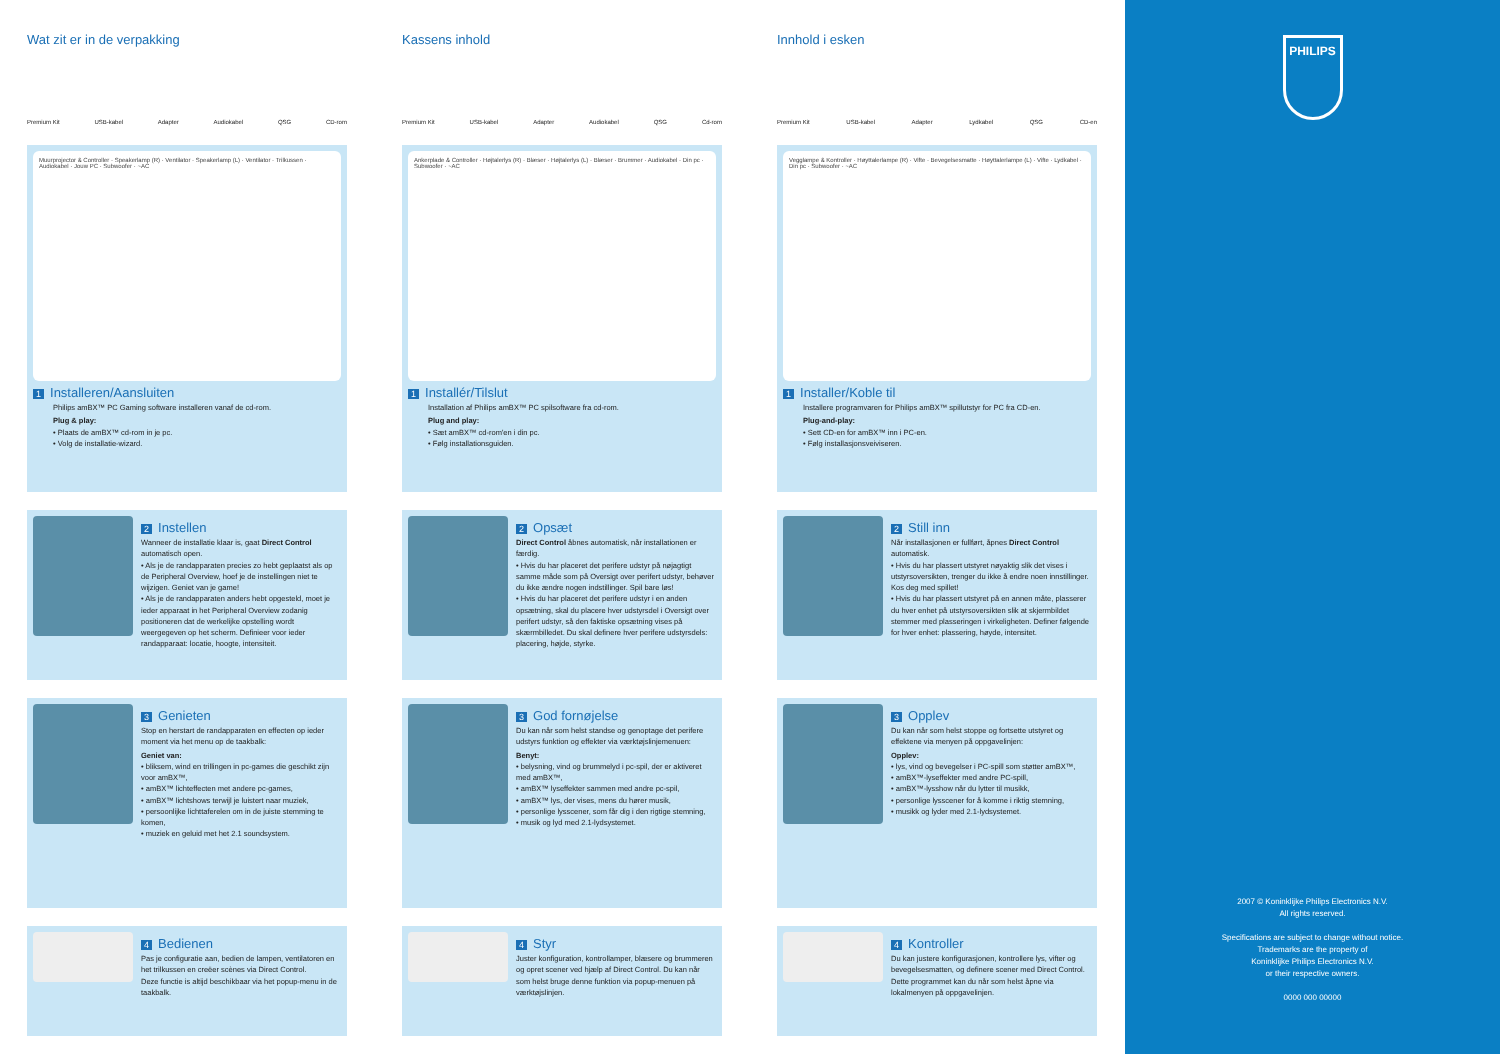Wat zit er in de verpakking
Premium Kit USB-kabel Adapter Audiokabel QSG CD-rom
Muurprojector & Controller · Speakerlamp (R) · Ventilator · Speakerlamp (L) · Ventilator · Trilkussen · Audiokabel · Jouw PC · Subwoofer · ~AC
1 Installeren/Aansluiten
Philips amBX™ PC Gaming software installeren vanaf de cd-rom.
Plug & play:
• Plaats de amBX™ cd-rom in je pc.
• Volg de installatie-wizard.
2 Instellen
Wanneer de installatie klaar is, gaat Direct Control automatisch open.
• Als je de randapparaten precies zo hebt geplaatst als op de Peripheral Overview, hoef je de instellingen niet te wijzigen. Geniet van je game!
• Als je de randapparaten anders hebt opgesteld, moet je ieder apparaat in het Peripheral Overview zodanig positioneren dat de werkelijke opstelling wordt weergegeven op het scherm. Definieer voor ieder randapparaat: locatie, hoogte, intensiteit.
3 Genieten
Stop en herstart de randapparaten en effecten op ieder moment via het menu op de taakbalk:
Geniet van:
• bliksem, wind en trillingen in pc-games die geschikt zijn voor amBX™,
• amBX™ lichteffecten met andere pc-games,
• amBX™ lichtshows terwijl je luistert naar muziek,
• persoonlijke lichttaferelen om in de juiste stemming te komen,
• muziek en geluid met het 2.1 soundsystem.
4 Bedienen
Pas je configuratie aan, bedien de lampen, ventilatoren en het trilkussen en creëer scènes via Direct Control.
Deze functie is altijd beschikbaar via het popup-menu in de taakbalk.
Kassens inhold
Premium Kit USB-kabel Adapter Audiokabel QSG Cd-rom
Ankerplade & Controller · Højtalerlys (R) · Blæser · Højtalerlys (L) · Blæser · Brummer · Audiokabel · Din pc · Subwoofer · ~AC
1 Installér/Tilslut
Installation af Philips amBX™ PC spilsoftware fra cd-rom.
Plug and play:
• Sæt amBX™ cd-rom'en i din pc.
• Følg installationsguiden.
2 Opsæt
Direct Control åbnes automatisk, når installationen er færdig.
• Hvis du har placeret det perifere udstyr på nøjagtigt samme måde som på Oversigt over perifert udstyr, behøver du ikke ændre nogen indstillinger. Spil bare løs!
• Hvis du har placeret det perifere udstyr i en anden opsætning, skal du placere hver udstyrsdel i Oversigt over perifert udstyr, så den faktiske opsætning vises på skærmbilledet. Du skal definere hver perifere udstyrsdels: placering, højde, styrke.
3 God fornøjelse
Du kan når som helst standse og genoptage det perifere udstyrs funktion og effekter via værktøjslinjemenuen:
Benyt:
• belysning, vind og brummelyd i pc-spil, der er aktiveret med amBX™,
• amBX™ lyseffekter sammen med andre pc-spil,
• amBX™ lys, der vises, mens du hører musik,
• personlige lysscener, som får dig i den rigtige stemning,
• musik og lyd med 2.1-lydsystemet.
4 Styr
Juster konfiguration, kontrollamper, blæsere og brummeren og opret scener ved hjælp af Direct Control. Du kan når som helst bruge denne funktion via popup-menuen på værktøjslinjen.
Innhold i esken
Premium Kit USB-kabel Adapter Lydkabel QSG CD-en
Vegglampe & Kontroller · Høyttalerlampe (R) · Vifte · Bevegelsesmatte · Høyttalerlampe (L) · Vifte · Lydkabel · Din pc · Subwoofer · ~AC
1 Installer/Koble til
Installere programvaren for Philips amBX™ spillutstyr for PC fra CD-en.
Plug-and-play:
• Sett CD-en for amBX™ inn i PC-en.
• Følg installasjonsveiviseren.
2 Still inn
Når installasjonen er fullført, åpnes Direct Control automatisk.
• Hvis du har plassert utstyret nøyaktig slik det vises i utstyrsoversikten, trenger du ikke å endre noen innstillinger. Kos deg med spillet!
• Hvis du har plassert utstyret på en annen måte, plasserer du hver enhet på utstyrsoversikten slik at skjermbildet stemmer med plasseringen i virkeligheten. Definer følgende for hver enhet: plassering, høyde, intensitet.
3 Opplev
Du kan når som helst stoppe og fortsette utstyret og effektene via menyen på oppgavelinjen:
Opplev:
• lys, vind og bevegelser i PC-spill som støtter amBX™,
• amBX™-lyseffekter med andre PC-spill,
• amBX™-lysshow når du lytter til musikk,
• personlige lysscener for å komme i riktig stemning,
• musikk og lyder med 2.1-lydsystemet.
4 Kontroller
Du kan justere konfigurasjonen, kontrollere lys, vifter og bevegelsesmatten, og definere scener med Direct Control.
Dette programmet kan du når som helst åpne via lokalmenyen på oppgavelinjen.
PHILIPS
2007 © Koninklijke Philips Electronics N.V.
All rights reserved.
Specifications are subject to change without notice.
Trademarks are the property of
Koninklijke Philips Electronics N.V.
or their respective owners.
0000 000 00000